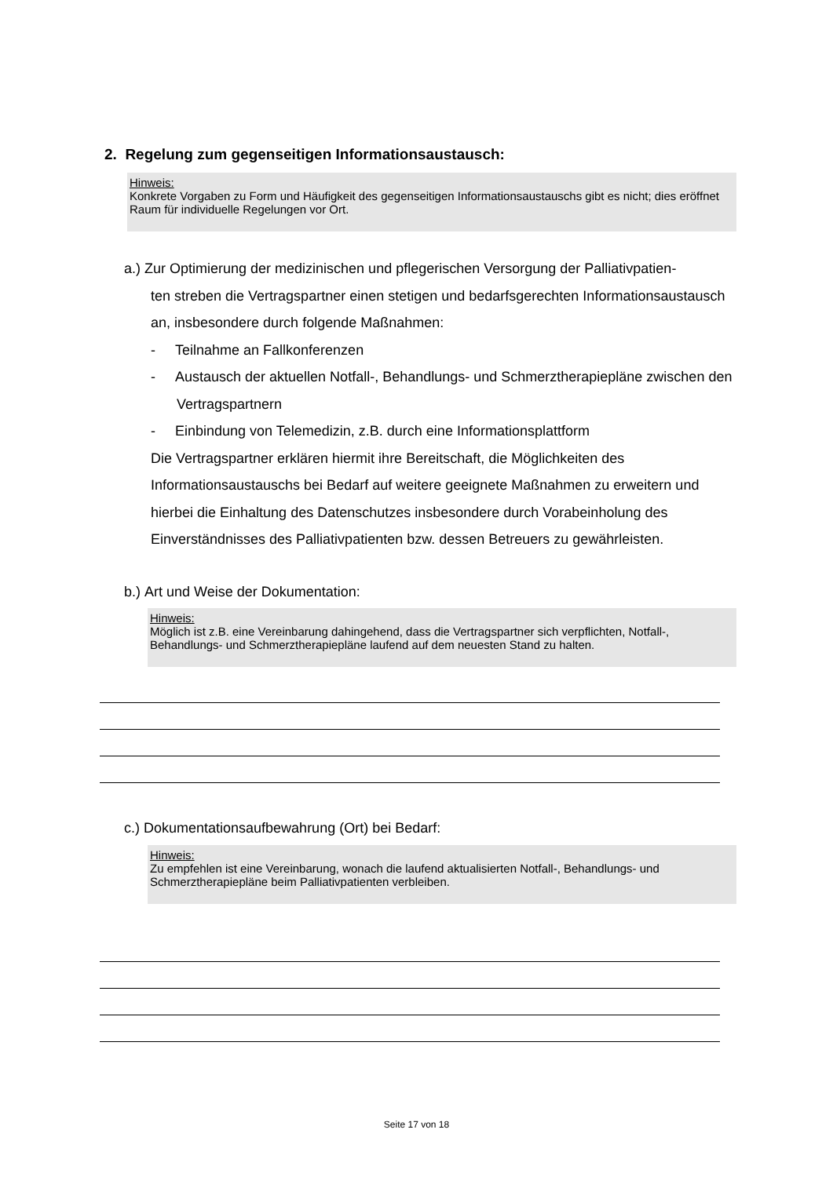2. Regelung zum gegenseitigen Informationsaustausch:
Hinweis:
Konkrete Vorgaben zu Form und Häufigkeit des gegenseitigen Informationsaustauschs gibt es nicht; dies eröffnet Raum für individuelle Regelungen vor Ort.
a.) Zur Optimierung der medizinischen und pflegerischen Versorgung der Palliativpatien-
ten streben die Vertragspartner einen stetigen und bedarfsgerechten Informations­austausch an, insbesondere durch folgende Maßnahmen:
- Teilnahme an Fallkonferenzen
- Austausch der aktuellen Notfall-, Behandlungs- und Schmerztherapiepläne zwischen den Vertragspartnern
- Einbindung von Telemedizin, z.B. durch eine Informationsplattform
Die Vertragspartner erklären hiermit ihre Bereitschaft, die Möglichkeiten des Informationsaustauschs bei Bedarf auf weitere geeignete Maßnahmen zu erweitern und hierbei die Einhaltung des Datenschutzes insbesondere durch Vorabeinholung des Einverständnisses des Palliativpatienten bzw. dessen Betreuers zu gewährleisten.
b.) Art und Weise der Dokumentation:
Hinweis:
Möglich ist z.B. eine Vereinbarung dahingehend, dass die Vertragspartner sich verpflichten, Notfall-, Behandlungs- und Schmerztherapiepläne laufend auf dem neuesten Stand zu halten.
c.) Dokumentationsaufbewahrung (Ort) bei Bedarf:
Hinweis:
Zu empfehlen ist eine Vereinbarung, wonach die laufend aktualisierten Notfall-, Behandlungs- und Schmerztherapiepläne beim Palliativpatienten verbleiben.
Seite 17 von 18